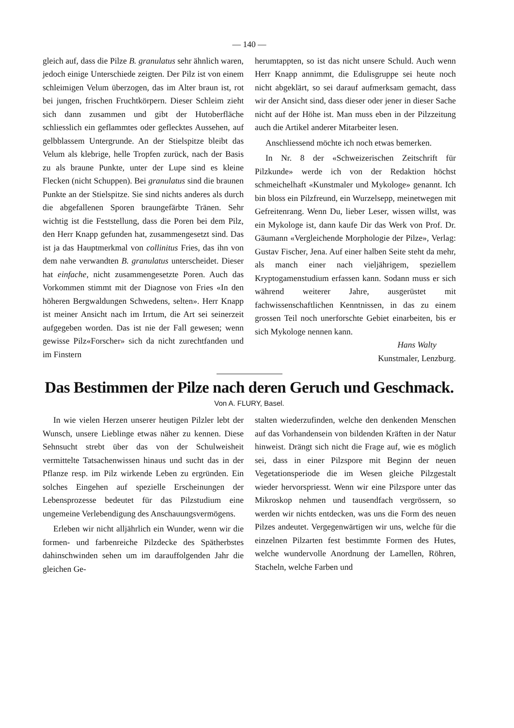— 140 —
gleich auf, dass die Pilze B. granulatus sehr ähnlich waren, jedoch einige Unterschiede zeigten. Der Pilz ist von einem schleimigen Velum überzogen, das im Alter braun ist, rot bei jungen, frischen Fruchtkörpern. Dieser Schleim zieht sich dann zusammen und gibt der Hutoberfläche schliesslich ein geflammtes oder geflecktes Aussehen, auf gelbblassem Untergrunde. An der Stielspitze bleibt das Velum als klebrige, helle Tropfen zurück, nach der Basis zu als braune Punkte, unter der Lupe sind es kleine Flecken (nicht Schuppen). Bei granulatus sind die braunen Punkte an der Stielspitze. Sie sind nichts anderes als durch die abgefallenen Sporen braungefärbte Tränen. Sehr wichtig ist die Feststellung, dass die Poren bei dem Pilz, den Herr Knapp gefunden hat, zusammengesetzt sind. Das ist ja das Hauptmerkmal von collinitus Fries, das ihn von dem nahe verwandten B. granulatus unterscheidet. Dieser hat einfache, nicht zusammengesetzte Poren. Auch das Vorkommen stimmt mit der Diagnose von Fries «In den höheren Bergwaldungen Schwedens, selten». Herr Knapp ist meiner Ansicht nach im Irrtum, die Art sei seinerzeit aufgegeben worden. Das ist nie der Fall gewesen; wenn gewisse Pilz«Forscher» sich da nicht zurechtfanden und im Finstern
herumtappten, so ist das nicht unsere Schuld. Auch wenn Herr Knapp annimmt, die Edulisgruppe sei heute noch nicht abgeklärt, so sei darauf aufmerksam gemacht, dass wir der Ansicht sind, dass dieser oder jener in dieser Sache nicht auf der Höhe ist. Man muss eben in der Pilzzeitung auch die Artikel anderer Mitarbeiter lesen.
Anschliessend möchte ich noch etwas bemerken.
In Nr. 8 der «Schweizerischen Zeitschrift für Pilzkunde» werde ich von der Redaktion höchst schmeichelhaft «Kunstmaler und Mykologe» genannt. Ich bin bloss ein Pilzfreund, ein Wurzelsepp, meinetwegen mit Gefreitenrang. Wenn Du, lieber Leser, wissen willst, was ein Mykologe ist, dann kaufe Dir das Werk von Prof. Dr. Gäumann «Vergleichende Morphologie der Pilze», Verlag: Gustav Fischer, Jena. Auf einer halben Seite steht da mehr, als manch einer nach vieljährigem, speziellem Kryptogamenstudium erfassen kann. Sodann muss er sich während weiterer Jahre, ausgerüstet mit fachwissenschaftlichen Kenntnissen, in das zu einem grossen Teil noch unerforschte Gebiet einarbeiten, bis er sich Mykologe nennen kann.
Hans Walty
Kunstmaler, Lenzburg.
Das Bestimmen der Pilze nach deren Geruch und Geschmack.
Von A. FLURY, Basel.
In wie vielen Herzen unserer heutigen Pilzler lebt der Wunsch, unsere Lieblinge etwas näher zu kennen. Diese Sehnsucht strebt über das von der Schulweisheit vermittelte Tatsachenwissen hinaus und sucht das in der Pflanze resp. im Pilz wirkende Leben zu ergründen. Ein solches Eingehen auf spezielle Erscheinungen der Lebensprozesse bedeutet für das Pilzstudium eine ungemeine Verlebendigung des Anschauungsvermögens.
Erleben wir nicht alljährlich ein Wunder, wenn wir die formen- und farbenreiche Pilzdecke des Spätherbstes dahinschwinden sehen um im darauffolgenden Jahr die gleichen Ge-
stalten wiederzufinden, welche den denkenden Menschen auf das Vorhandensein von bildenden Kräften in der Natur hinweist. Drängt sich nicht die Frage auf, wie es möglich sei, dass in einer Pilzspore mit Beginn der neuen Vegetationsperiode die im Wesen gleiche Pilzgestalt wieder hervorspriesst. Wenn wir eine Pilzspore unter das Mikroskop nehmen und tausendfach vergrössern, so werden wir nichts entdecken, was uns die Form des neuen Pilzes andeutet. Vergegenwärtigen wir uns, welche für die einzelnen Pilzarten fest bestimmte Formen des Hutes, welche wundervolle Anordnung der Lamellen, Röhren, Stacheln, welche Farben und